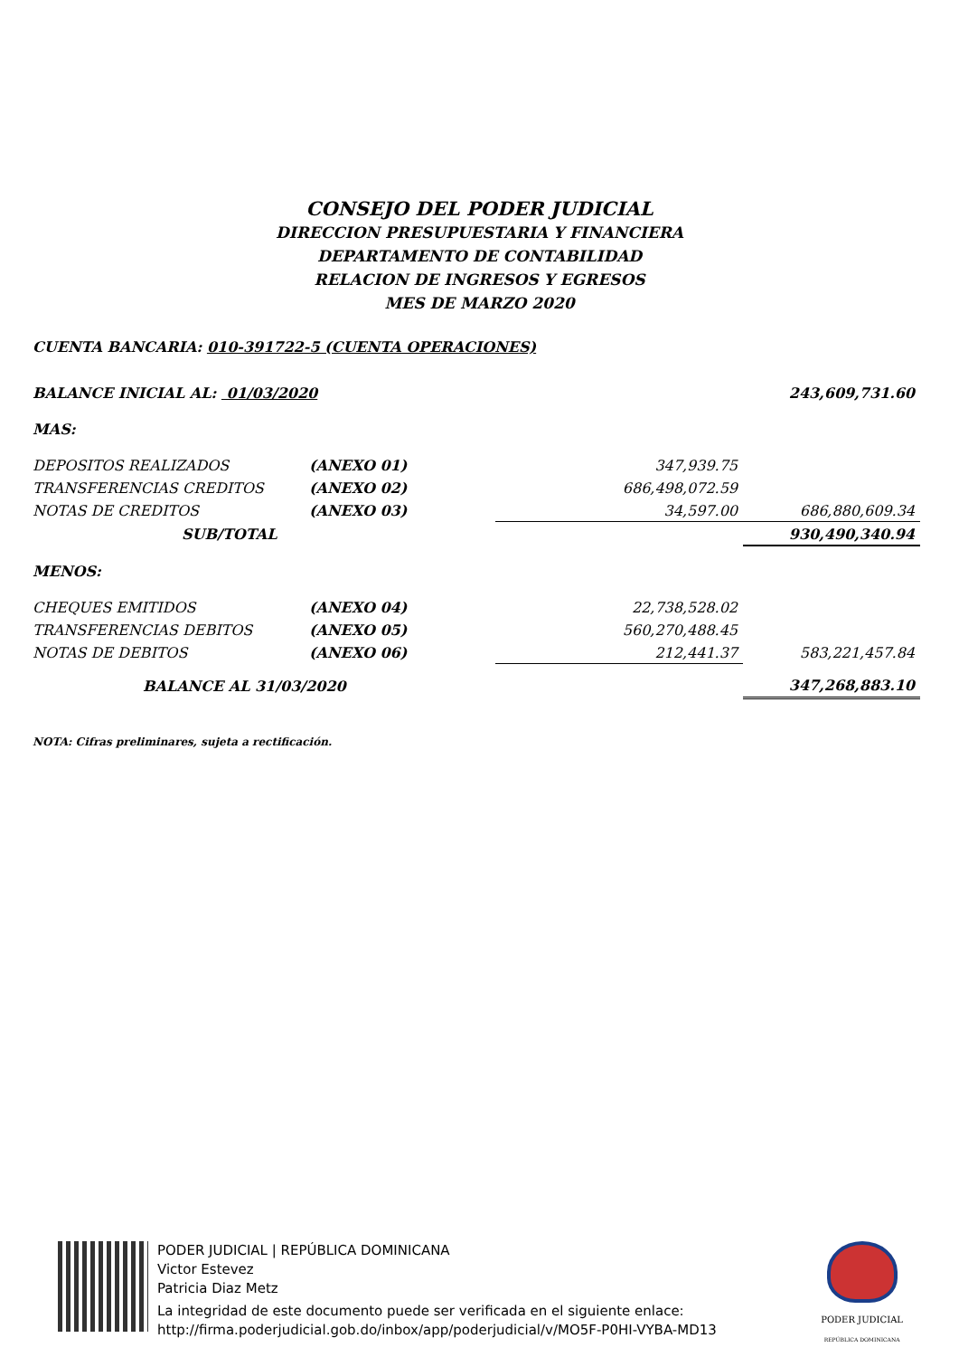CONSEJO DEL PODER JUDICIAL
DIRECCION PRESUPUESTARIA Y FINANCIERA
DEPARTAMENTO DE CONTABILIDAD
RELACION DE INGRESOS Y EGRESOS
MES DE MARZO 2020
CUENTA BANCARIA: 010-391722-5 (CUENTA OPERACIONES)
| BALANCE INICIAL AL: 01/03/2020 | | | 243,609,731.60 |
| MAS: | | | |
| DEPOSITOS REALIZADOS | (ANEXO 01) | 347,939.75 | |
| TRANSFERENCIAS CREDITOS | (ANEXO 02) | 686,498,072.59 | |
| NOTAS DE CREDITOS | (ANEXO 03) | 34,597.00 | 686,880,609.34 |
| SUB/TOTAL | | | 930,490,340.94 |
| MENOS: | | | |
| CHEQUES EMITIDOS | (ANEXO 04) | 22,738,528.02 | |
| TRANSFERENCIAS DEBITOS | (ANEXO 05) | 560,270,488.45 | |
| NOTAS DE DEBITOS | (ANEXO 06) | 212,441.37 | 583,221,457.84 |
| BALANCE AL 31/03/2020 | | | 347,268,883.10 |
NOTA: Cifras preliminares, sujeta a rectificación.
PODER JUDICIAL | REPÚBLICA DOMINICANA
Victor Estevez
Patricia Diaz Metz
La integridad de este documento puede ser verificada en el siguiente enlace:
http://firma.poderjudicial.gob.do/inbox/app/poderjudicial/v/MO5F-P0HI-VYBA-MD13
PODER JUDICIAL
REPÚBLICA DOMINICANA